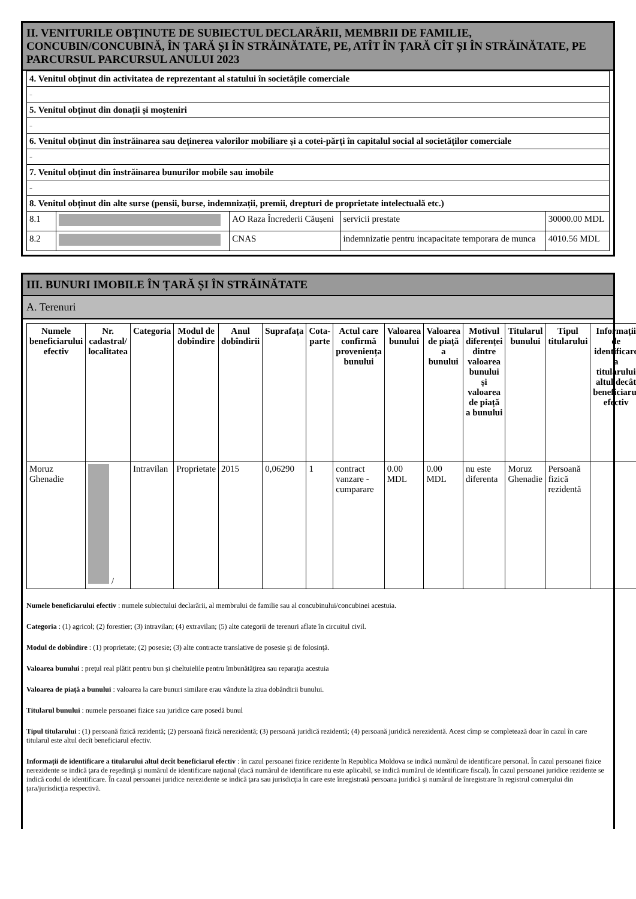II. VENITURILE OBȚINUTE DE SUBIECTUL DECLARĂRII, MEMBRII DE FAMILIE, CONCUBIN/CONCUBINĂ, ÎN ȚARĂ ȘI ÎN STRĂINĂTATE, PE, ATÎT ÎN ȚARĂ CÎT ȘI ÎN STRĂINĂTATE, PE PARCURSUL PARCURSUL ANULUI 2023
| 4. Venitul obținut din activitatea de reprezentant al statului în societățile comerciale | | | | |
| - | | | | |
| 5. Venitul obținut din donații și moșteniri | | | | |
| - | | | | |
| 6. Venitul obținut din înstrăinarea sau deținerea valorilor mobiliare și a cotei-părți în capitalul social al societăților comerciale | | | | |
| - | | | | |
| 7. Venitul obținut din înstrăinarea bunurilor mobile sau imobile | | | | |
| - | | | | |
| 8. Venitul obținut din alte surse (pensii, burse, indemnizații, premii, drepturi de proprietate intelectuală etc.) | | | | |
| 8.1 | | AO Raza Încrederii Căușeni | servicii prestate | 30000.00 MDL |
| 8.2 | | CNAS | indemnizatie pentru incapacitate temporara de munca | 4010.56 MDL |
III. BUNURI IMOBILE ÎN ȚARĂ ȘI ÎN STRĂINĂTATE
A. Terenuri
| Numele beneficiarului efectiv | Nr. cadastral/ localitatea | Categoria | Modul de dobîndire | Anul dobîndirii | Suprafața | Cota-parte | Actul care confirmă proveniența bunului | Valoarea bunului | Valoarea de piață a bunului | Motivul diferenței dintre valoarea bunului și valoarea de piață a bunului | Titularul bunului | Tipul titularului | Informații de identificare a titularului altul decât beneficiarul efectiv |
| --- | --- | --- | --- | --- | --- | --- | --- | --- | --- | --- | --- | --- | --- |
| Moruz Ghenadie | / | Intravilan | Proprietate | 2015 | 0,06290 | 1 | contract vanzare - cumparare | 0.00 MDL | 0.00 MDL | nu este diferenta | Moruz Ghenadie | Persoană fizică rezidentă | |
Numele beneficiarului efectiv : numele subiectului declarării, al membrului de familie sau al concubinului/concubinei acestuia.
Categoria : (1) agricol; (2) forestier; (3) intravilan; (4) extravilan; (5) alte categorii de terenuri aflate în circuitul civil.
Modul de dobîndire : (1) proprietate; (2) posesie; (3) alte contracte translative de posesie şi de folosinţă.
Valoarea bunului : preţul real plătit pentru bun şi cheltuielile pentru îmbunătăţirea sau reparaţia acestuia
Valoarea de piață a bunului : valoarea la care bunuri similare erau vândute la ziua dobândirii bunului.
Titularul bunului : numele persoanei fizice sau juridice care posedă bunul
Tipul titularului : (1) persoană fizică rezidentă; (2) persoană fizică nerezidentă; (3) persoană juridică rezidentă; (4) persoană juridică nerezidentă. Acest cîmp se completează doar în cazul în care titularul este altul decît beneficiarul efectiv.
Informații de identificare a titularului altul decît beneficiarul efectiv : în cazul persoanei fizice rezidente în Republica Moldova se indică numărul de identificare personal. În cazul persoanei fizice nerezidente se indică ţara de reşedinţă şi numărul de identificare naţional (dacă numărul de identificare nu este aplicabil, se indică numărul de identificare fiscal). În cazul persoanei juridice rezidente se indică codul de identificare. În cazul persoanei juridice nerezidente se indică ţara sau jurisdicţia în care este înregistrată persoana juridică şi numărul de înregistrare în registrul comerţului din ţara/jurisdicţia respectivă.